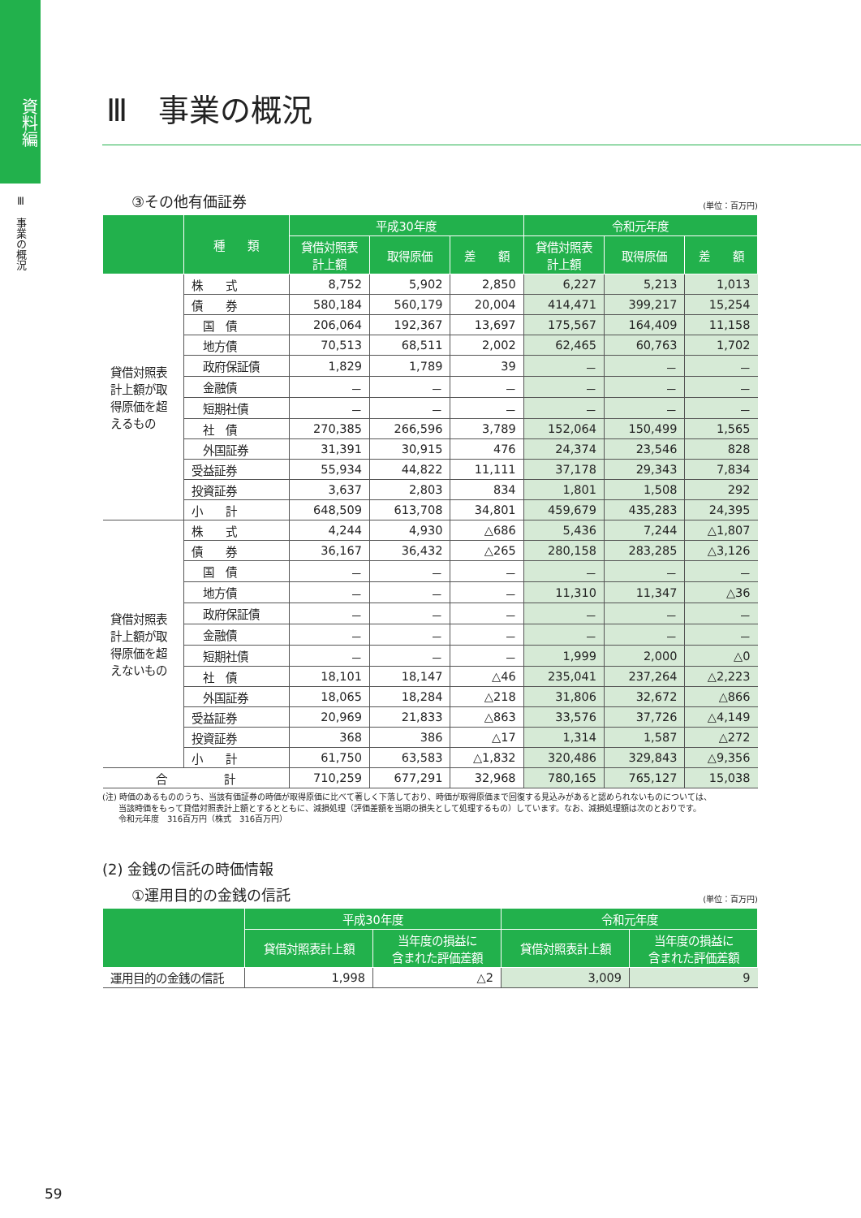資料編
Ⅲ　事業の概況
Ⅲ　事業の概況
③その他有価証券 (単位：百万円)
| | 種 類 | 平成30年度 | | | 令和元年度 | | |
| --- | --- | --- | --- | --- | --- | --- | --- |
| | | 貸借対照表 計上額 | 取得原価 | 差 額 | 貸借対照表 計上額 | 取得原価 | 差 額 |
| 貸借対照表計上額が取得原価を超えるもの | 株 式 | 8,752 | 5,902 | 2,850 | 6,227 | 5,213 | 1,013 |
| | 債 券 | 580,184 | 560,179 | 20,004 | 414,471 | 399,217 | 15,254 |
| | 国 債 | 206,064 | 192,367 | 13,697 | 175,567 | 164,409 | 11,158 |
| | 地方債 | 70,513 | 68,511 | 2,002 | 62,465 | 60,763 | 1,702 |
| | 政府保証債 | 1,829 | 1,789 | 39 | － | － | － |
| | 金融債 | － | － | － | － | － | － |
| | 短期社債 | － | － | － | － | － | － |
| | 社 債 | 270,385 | 266,596 | 3,789 | 152,064 | 150,499 | 1,565 |
| | 外国証券 | 31,391 | 30,915 | 476 | 24,374 | 23,546 | 828 |
| | 受益証券 | 55,934 | 44,822 | 11,111 | 37,178 | 29,343 | 7,834 |
| | 投資証券 | 3,637 | 2,803 | 834 | 1,801 | 1,508 | 292 |
| | 小 計 | 648,509 | 613,708 | 34,801 | 459,679 | 435,283 | 24,395 |
| 貸借対照表計上額が取得原価を超えないもの | 株 式 | 4,244 | 4,930 | △686 | 5,436 | 7,244 | △1,807 |
| | 債 券 | 36,167 | 36,432 | △265 | 280,158 | 283,285 | △3,126 |
| | 国 債 | － | － | － | － | － | － |
| | 地方債 | － | － | － | 11,310 | 11,347 | △36 |
| | 政府保証債 | － | － | － | － | － | － |
| | 金融債 | － | － | － | － | － | － |
| | 短期社債 | － | － | － | 1,999 | 2,000 | △0 |
| | 社 債 | 18,101 | 18,147 | △46 | 235,041 | 237,264 | △2,223 |
| | 外国証券 | 18,065 | 18,284 | △218 | 31,806 | 32,672 | △866 |
| | 受益証券 | 20,969 | 21,833 | △863 | 33,576 | 37,726 | △4,149 |
| | 投資証券 | 368 | 386 | △17 | 1,314 | 1,587 | △272 |
| | 小 計 | 61,750 | 63,583 | △1,832 | 320,486 | 329,843 | △9,356 |
| 合 計 | | 710,259 | 677,291 | 32,968 | 780,165 | 765,127 | 15,038 |
(注) 時価のあるもののうち、当該有価証券の時価が取得原価に比べて著しく下落しており、時価が取得原価まで回復する見込みがあると認められないものについては、
　　当該時価をもって貸借対照表計上額とするとともに、減損処理（評価差額を当期の損失として処理するもの）しています。なお、減損処理額は次のとおりです。
　　令和元年度　316百万円（株式　316百万円）
(2) 金銭の信託の時価情報
①運用目的の金銭の信託 (単位：百万円)
| | 平成30年度 | | 令和元年度 | |
| --- | --- | --- | --- | --- |
| | 貸借対照表計上額 | 当年度の損益に 含まれた評価差額 | 貸借対照表計上額 | 当年度の損益に 含まれた評価差額 |
| 運用目的の金銭の信託 | 1,998 | △2 | 3,009 | 9 |
59